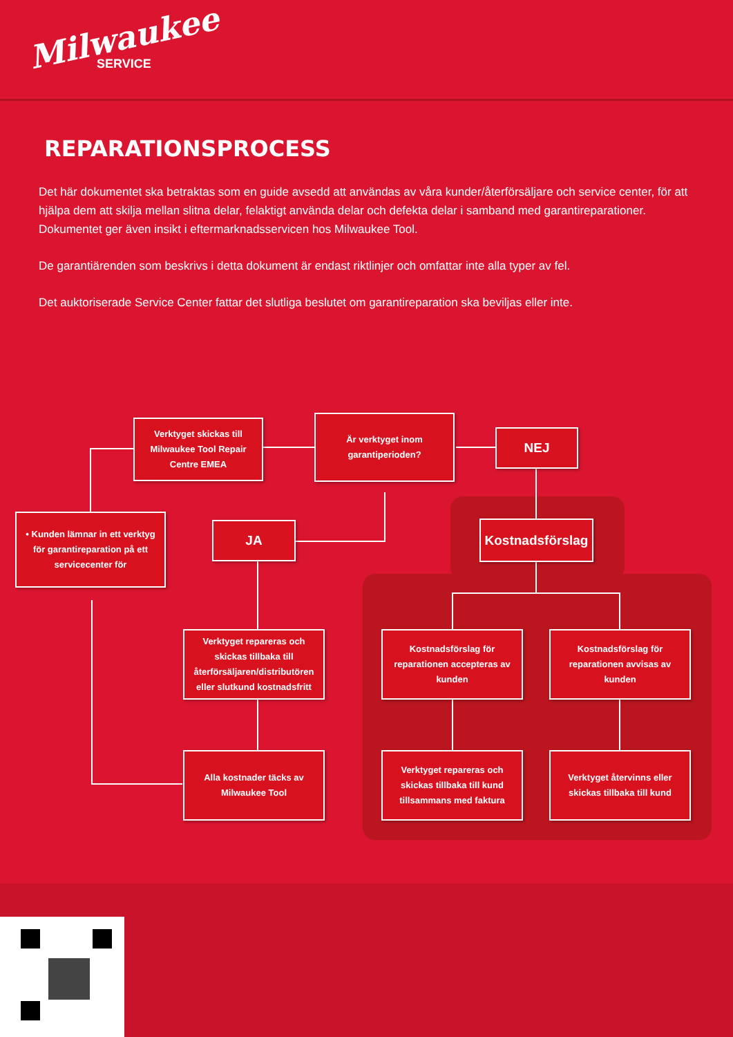Milwaukee
SERVICE
REPARATIONSPROCESS
Det här dokumentet ska betraktas som en guide avsedd att användas av våra kunder/återförsäljare och service center, för att hjälpa dem att skilja mellan slitna delar, felaktigt använda delar och defekta delar i samband med garantireparationer. Dokumentet ger även insikt i eftermarknadsservicen hos Milwaukee Tool.
De garantiärenden som beskrivs i detta dokument är endast riktlinjer och omfattar inte alla typer av fel.
Det auktoriserade Service Center fattar det slutliga beslutet om garantireparation ska beviljas eller inte.
Verktyget skickas till Milwaukee Tool Repair Centre EMEA
Är verktyget inom garantiperioden?
NEJ
• Kunden lämnar in ett verktyg för garantireparation på ett servicecenter för
JA
Kostnadsförslag
Verktyget repareras och skickas tillbaka till återförsäljaren/distributören eller slutkund kostnadsfritt
Kostnadsförslag för reparationen accepteras av kunden
Kostnadsförslag för reparationen avvisas av kunden
Alla kostnader täcks av Milwaukee Tool
Verktyget repareras och skickas tillbaka till kund tillsammans med faktura
Verktyget återvinns eller skickas tillbaka till kund